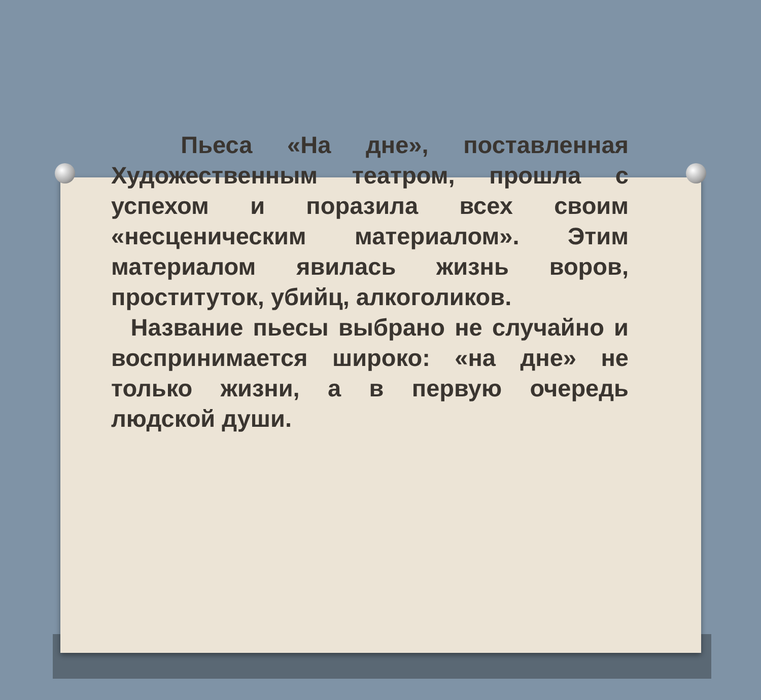Пьеса «На дне», поставленная Художественным театром, прошла с успехом и поразила всех своим «несценическим материалом». Этим материалом явилась жизнь воров, проституток, убийц, алкоголиков.
Название пьесы выбрано не случайно и воспринимается широко: «на дне» не только жизни, а в первую очередь людской души.